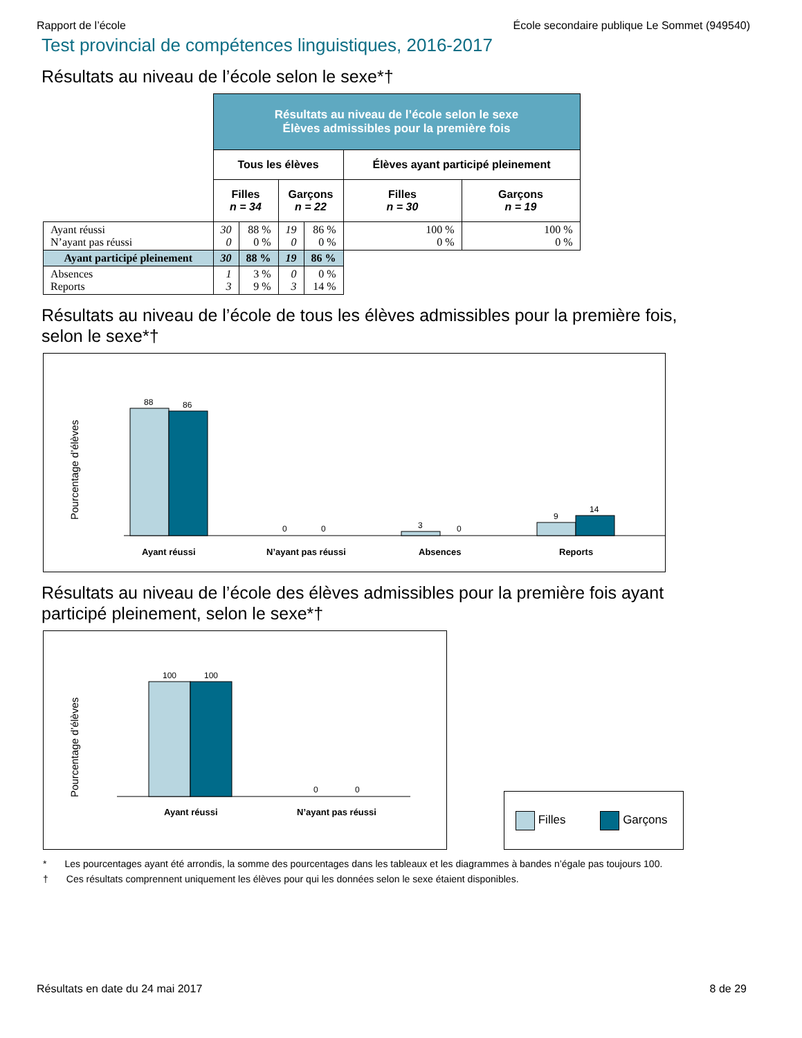Rapport de l’école École secondaire publique Le Sommet (949540)
Test provincial de compétences linguistiques, 2016-2017
Résultats au niveau de l’école selon le sexe*†
| | Résultats au niveau de l’école selon le sexe Élèves admissibles pour la première fois | | | | | |
| | Tous les élèves | | | | Élèves ayant participé pleinement | |
| | Filles n = 34 | | Garçons n = 22 | | Filles n = 30 | Garçons n = 19 |
| Ayant réussi N’ayant pas réussi | 30 0 | 88 % 0 % | 19 0 | 86 % 0 % | 100 % 0 % | 100 % 0 % |
| Ayant participé pleinement | 30 | 88 % | 19 | 86 % | | |
| Absences Reports | 1 3 | 3 % 9 % | 0 3 | 0 % 14 % | | |
Résultats au niveau de l’école de tous les élèves admissibles pour la première fois,
selon le sexe*†
Pourcentage d’élèves
88
86
0
0
3
0
9
14
Ayant réussi
N’ayant pas réussi
Absences
Reports
Résultats au niveau de l’école des élèves admissibles pour la première fois ayant
participé pleinement, selon le sexe*†
Pourcentage d’élèves
100
100
0
0
Ayant réussi
N’ayant pas réussi
Filles Garçons
* Les pourcentages ayant été arrondis, la somme des pourcentages dans les tableaux et les diagrammes à bandes n’égale pas toujours 100.
† Ces résultats comprennent uniquement les élèves pour qui les données selon le sexe étaient disponibles.
Résultats en date du 24 mai 2017 8 de 29